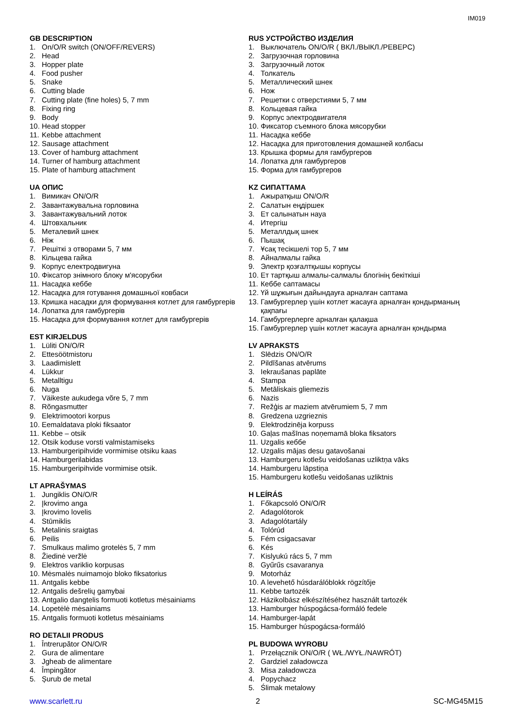IM019
GB DESCRIPTION
1. On/O/R switch (ON/OFF/REVERS)
2. Head
3. Hopper plate
4. Food pusher
5. Snake
6. Cutting blade
7. Cutting plate (fine holes) 5, 7 mm
8. Fixing ring
9. Body
10. Head stopper
11. Kebbe attachment
12. Sausage attachment
13. Cover of hamburg attachment
14. Turner of hamburg attachment
15. Plate of hamburg attachment
UA ОПИС
1. Вимикач ON/O/R
2. Завантажувальна горловина
3. Завантажувальний лоток
4. Штовхальник
5. Металевий шнек
6. Ніж
7. Решіткі з отворами 5, 7 мм
8. Кільцева гайка
9. Корпус електродвигуна
10. Фіксатор знімного блоку м'ясорубки
11. Насадка кеббе
12. Насадка для готування домашньої ковбаси
13. Кришка насадки для формування котлет для гамбургерів
14. Лопатка для гамбургерів
15. Насадка для формування котлет для гамбургерів
EST KIRJELDUS
1. Lüliti ON/O/R
2. Ettesöötmistoru
3. Laadimislett
4. Lükkur
5. Metalltigu
6. Nuga
7. Väikeste aukudega võre 5, 7 mm
8. Rõngasmutter
9. Elektrimootori korpus
10. Eemaldatava ploki fiksaator
11. Kebbe – otsik
12. Otsik koduse vorsti valmistamiseks
13. Hamburgeripihvide vormimise otsiku kaas
14. Hamburgerilabidas
15. Hamburgeripihvide vormimise otsik.
LT APRAŠYMAS
1. Jungiklis ON/O/R
2. Įkrovimo anga
3. Įkrovimo lovelis
4. Stūmiklis
5. Metalinis sraigtas
6. Peilis
7. Smulkaus malimo grotelės 5, 7 mm
8. Žiedinė veržlė
9. Elektros variklio korpusas
10. Mėsmalės nuimamojo bloko fiksatorius
11. Antgalis kebbe
12. Antgalis dešrelių gamybai
13. Antgalio dangtelis formuoti kotletus mėsainiams
14. Lopetėlė mėsainiams
15. Antgalis formuoti kotletus mėsainiams
RO DETALII PRODUS
1. Întrerupător ON/O/R
2. Gura de alimentare
3. Jgheab de alimentare
4. Împingător
5. Șurub de metal
RUS УСТРОЙСТВО ИЗДЕЛИЯ
1. Выключатель ON/O/R ( ВКЛ./ВЫКЛ./РЕВЕРС)
2. Загрузочная горловина
3. Загрузочный лоток
4. Толкатель
5. Металлический шнек
6. Нож
7. Решетки с отверстиями 5, 7 мм
8. Кольцевая гайка
9. Корпус электродвигателя
10. Фиксатор съемного блока мясорубки
11. Насадка кеббе
12. Насадка для приготовления домашней колбасы
13. Крышка формы для гамбургеров
14. Лопатка для гамбургеров
15. Форма для гамбургеров
KZ СИПАТТАМА
1. Ажыратқыш ON/O/R
2. Салатын еңдіршек
3. Ет салынатын науа
4. Итергіш
5. Металлдық шнек
6. Пышақ
7. Ұсақ тесікшелі тор 5, 7 мм
8. Айналмалы гайка
9. Электр қозғалтқышы корпусы
10. Ет тартқыш алмалы-салмалы блогінің бекіткіші
11. Кеббе саптамасы
12. Үй шұжығын дайындауға арналған саптама
13. Гамбургерлер үшін котлет жасауға арналған қондырманың қақпағы
14. Гамбургерлерге арналған қалақша
15. Гамбургерлер үшін котлет жасауға арналған қондырма
LV APRAKSTS
1. Slēdzis ON/O/R
2. Pildīšanas atvērums
3. Iekraušanas paplāte
4. Stampa
5. Metāliskais gliemezis
6. Nazis
7. Režģis ar maziem atvērumiem 5, 7 mm
8. Gredzena uzgrieznis
9. Elektrodzinēja korpuss
10. Gaļas mašīnas noņemamā bloka fiksators
11. Uzgalis кеббе
12. Uzgalis mājas desu gatavošanai
13. Hamburgeru kotlešu veidošanas uzliktņa vāks
14. Hamburgeru lāpstiņa
15. Hamburgeru kotlešu veidošanas uzliktnis
H LEÍRÁS
1. Főkapcsoló ON/O/R
2. Adagolótorok
3. Adagolótartály
4. Tolórúd
5. Fém csigacsavar
6. Kés
7. Kislyukú rács 5, 7 mm
8. Gyűrűs csavaranya
9. Motorház
10. A levehető húsdarálóblokk rögzítője
11. Kebbe tartozék
12. Házikolbász elkészítéséhez használt tartozék
13. Hamburger húspogácsa-formáló fedele
14. Hamburger-lapát
15. Hamburger húspogácsa-formáló
PL BUDOWA WYROBU
1. Przełącznik ON/O/R ( WŁ./WYŁ./NAWRÓT)
2. Gardziel załadowcza
3. Misa załadowcza
4. Popychacz
5. Ślimak metalowy
www.scarlett.ru 2 SC-MG45M15